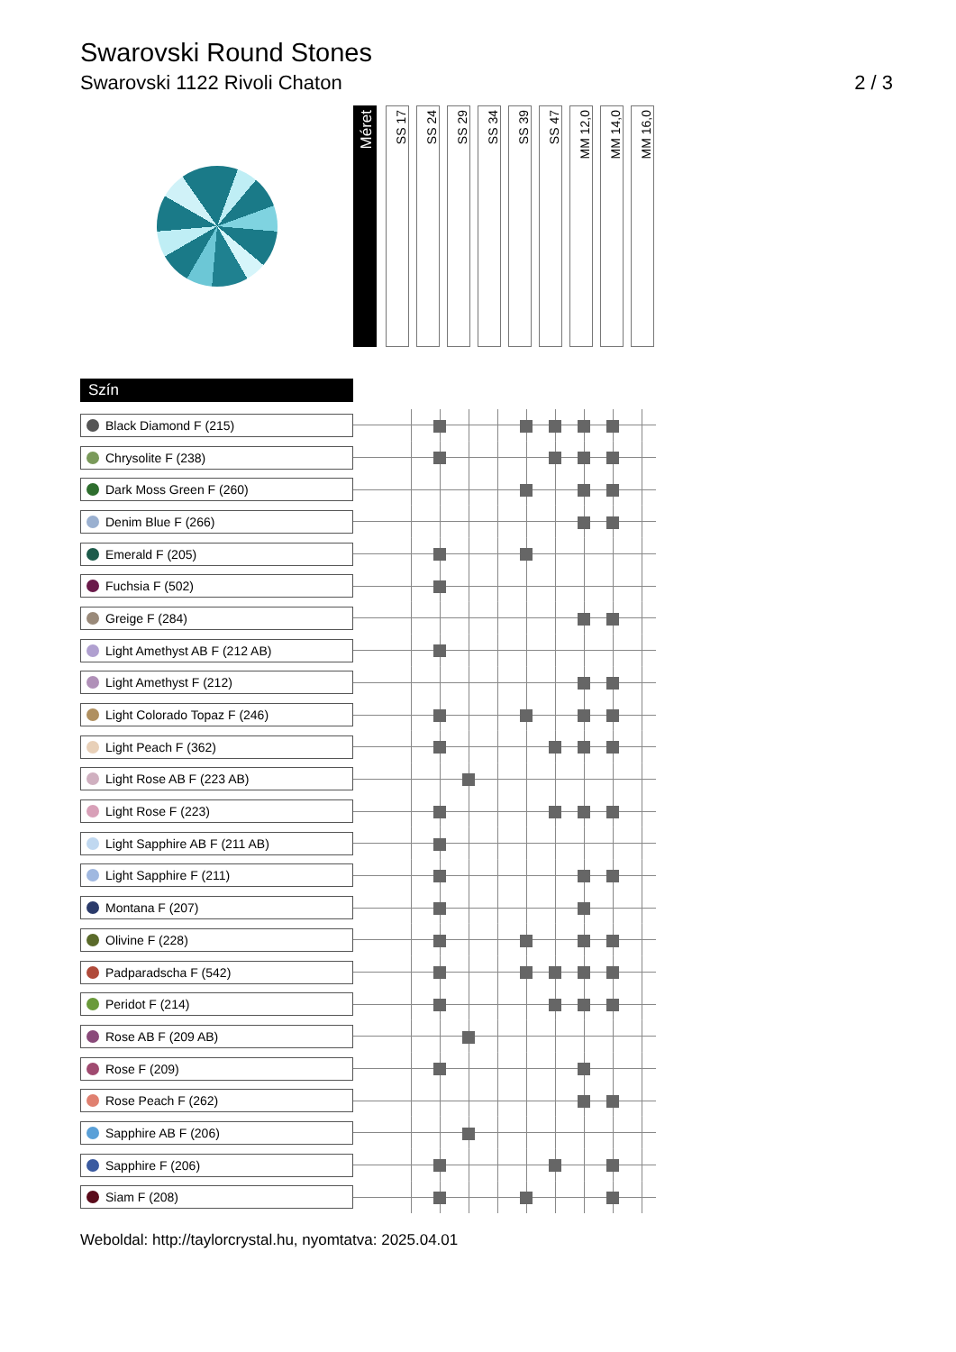Swarovski Round Stones
Swarovski 1122 Rivoli Chaton 2 / 3
| Méret | SS 17 | SS 24 | SS 29 | SS 34 | SS 39 | SS 47 | MM 12,0 | MM 14,0 | MM 16,0 |
Szín
| Black Diamond F (215) | | | | | | | | | | |
| Chrysolite F (238) | | | | | | | | | | |
| Dark Moss Green F (260) | | | | | | | | | | |
| Denim Blue F (266) | | | | | | | | | | |
| Emerald F (205) | | | | | | | | | | |
| Fuchsia F (502) | | | | | | | | | | |
| Greige F (284) | | | | | | | | | | |
| Light Amethyst AB F (212 AB) | | | | | | | | | | |
| Light Amethyst F (212) | | | | | | | | | | |
| Light Colorado Topaz F (246) | | | | | | | | | | |
| Light Peach F (362) | | | | | | | | | | |
| Light Rose AB F (223 AB) | | | | | | | | | | |
| Light Rose F (223) | | | | | | | | | | |
| Light Sapphire AB F (211 AB) | | | | | | | | | | |
| Light Sapphire F (211) | | | | | | | | | | |
| Montana F (207) | | | | | | | | | | |
| Olivine F (228) | | | | | | | | | | |
| Padparadscha F (542) | | | | | | | | | | |
| Peridot F (214) | | | | | | | | | | |
| Rose AB F (209 AB) | | | | | | | | | | |
| Rose F (209) | | | | | | | | | | |
| Rose Peach F (262) | | | | | | | | | | |
| Sapphire AB F (206) | | | | | | | | | | |
| Sapphire F (206) | | | | | | | | | | |
| Siam F (208) | | | | | | | | | | |
Weboldal: http://taylorcrystal.hu, nyomtatva: 2025.04.01